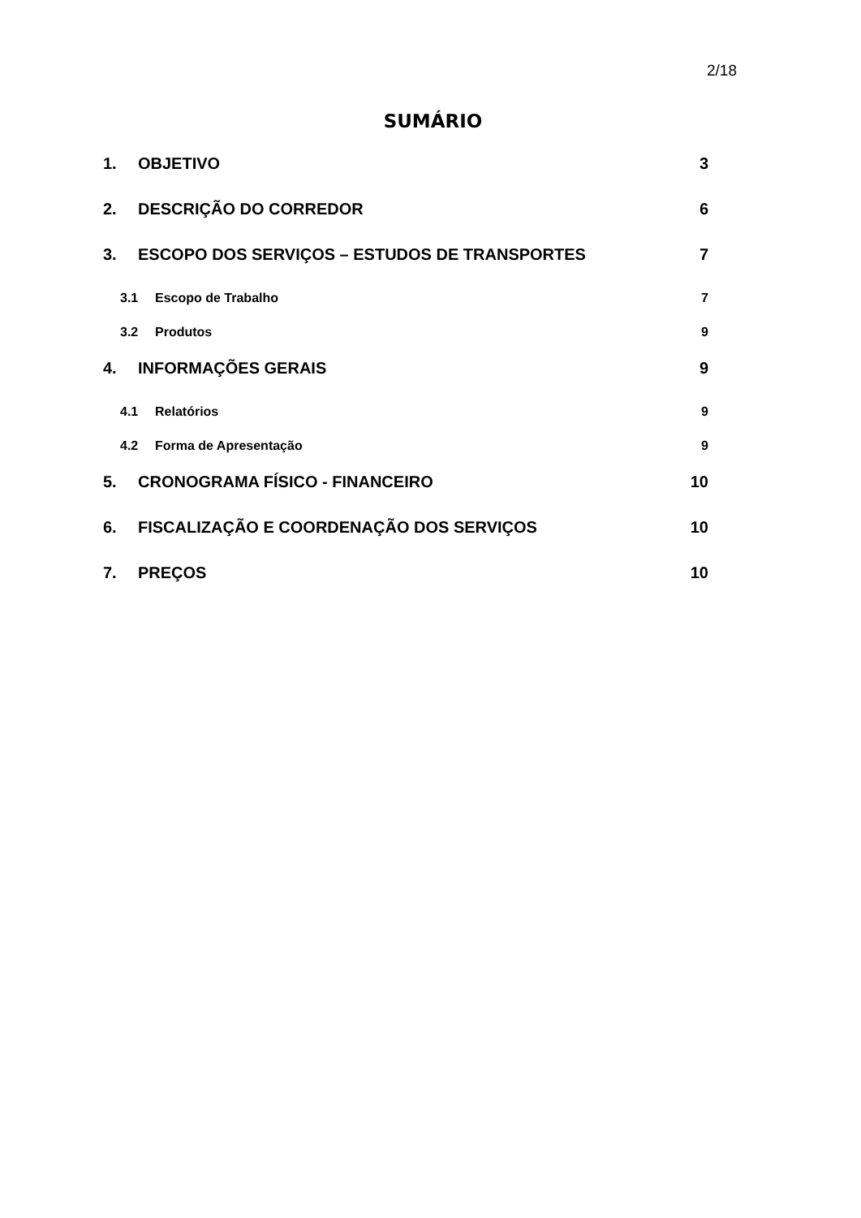2/18
SUMÁRIO
1. OBJETIVO 3
2. DESCRIÇÃO DO CORREDOR 6
3. ESCOPO DOS SERVIÇOS – ESTUDOS DE TRANSPORTES 7
3.1 Escopo de Trabalho 7
3.2 Produtos 9
4. INFORMAÇÕES GERAIS 9
4.1 Relatórios 9
4.2 Forma de Apresentação 9
5. CRONOGRAMA FÍSICO - FINANCEIRO 10
6. FISCALIZAÇÃO E COORDENAÇÃO DOS SERVIÇOS 10
7. PREÇOS 10